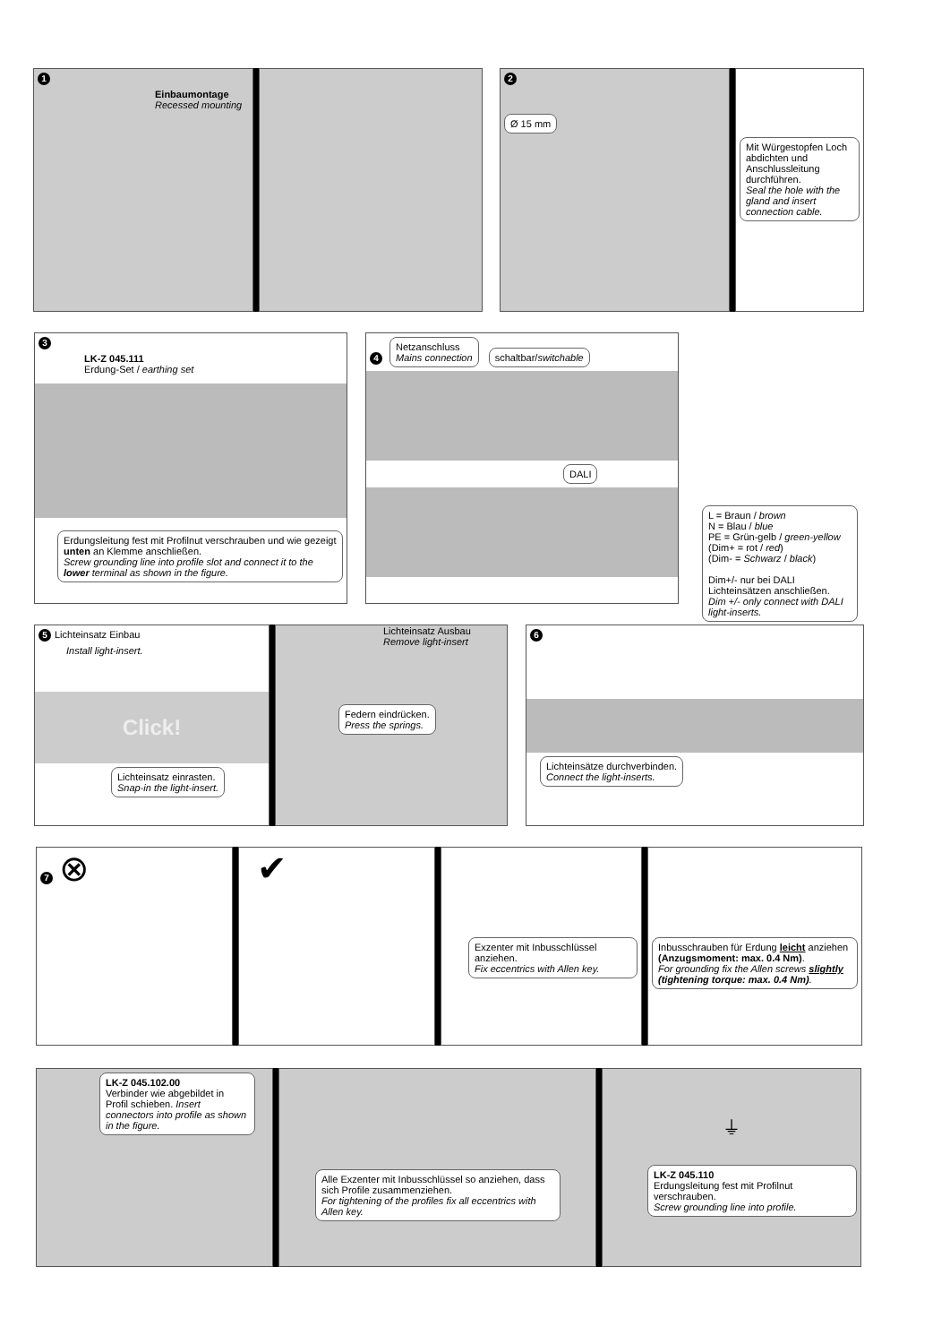1
Einbaumontage
Recessed mounting
2
Ø 15 mm
Mit Würgestopfen Loch abdichten und Anschlussleitung durchführen.
Seal the hole with the gland and insert connection cable.
3
LK-Z 045.111
Erdung-Set / earthing set
Erdungsleitung fest mit Profilnut verschrauben und wie gezeigt unten an Klemme anschließen.
Screw grounding line into profile slot and connect it to the lower terminal as shown in the figure.
4 Netzanschluss
Mains connection schaltbar/switchable DALI
L = Braun / brown
N = Blau / blue
PE = Grün-gelb / green-yellow
(Dim+ = rot / red)
(Dim- = Schwarz / black)
Dim+/- nur bei DALI Lichteinsätzen anschließen.
Dim +/- only connect with DALI light-inserts.
5 Lichteinsatz Einbau
Install light-insert.
Click!
Lichteinsatz einrasten.
Snap-in the light-insert.
Lichteinsatz Ausbau
Remove light-insert
Federn eindrücken.
Press the springs.
6
Lichteinsätze durchverbinden.
Connect the light-inserts.
7 ⊗ ✔
Exzenter mit Inbusschlüssel anziehen.
Fix eccentrics with Allen key.
Inbusschrauben für Erdung leicht anziehen (Anzugsmoment: max. 0.4 Nm).
For grounding fix the Allen screws slightly (tightening torque: max. 0.4 Nm).
LK-Z 045.102.00
Verbinder wie abgebildet in Profil schieben. Insert connectors into profile as shown in the figure.
Alle Exzenter mit Inbusschlüssel so anziehen, dass sich Profile zusammenziehen.
For tightening of the profiles fix all eccentrics with Allen key.
⏚
LK-Z 045.110
Erdungsleitung fest mit Profilnut verschrauben.
Screw grounding line into profile.